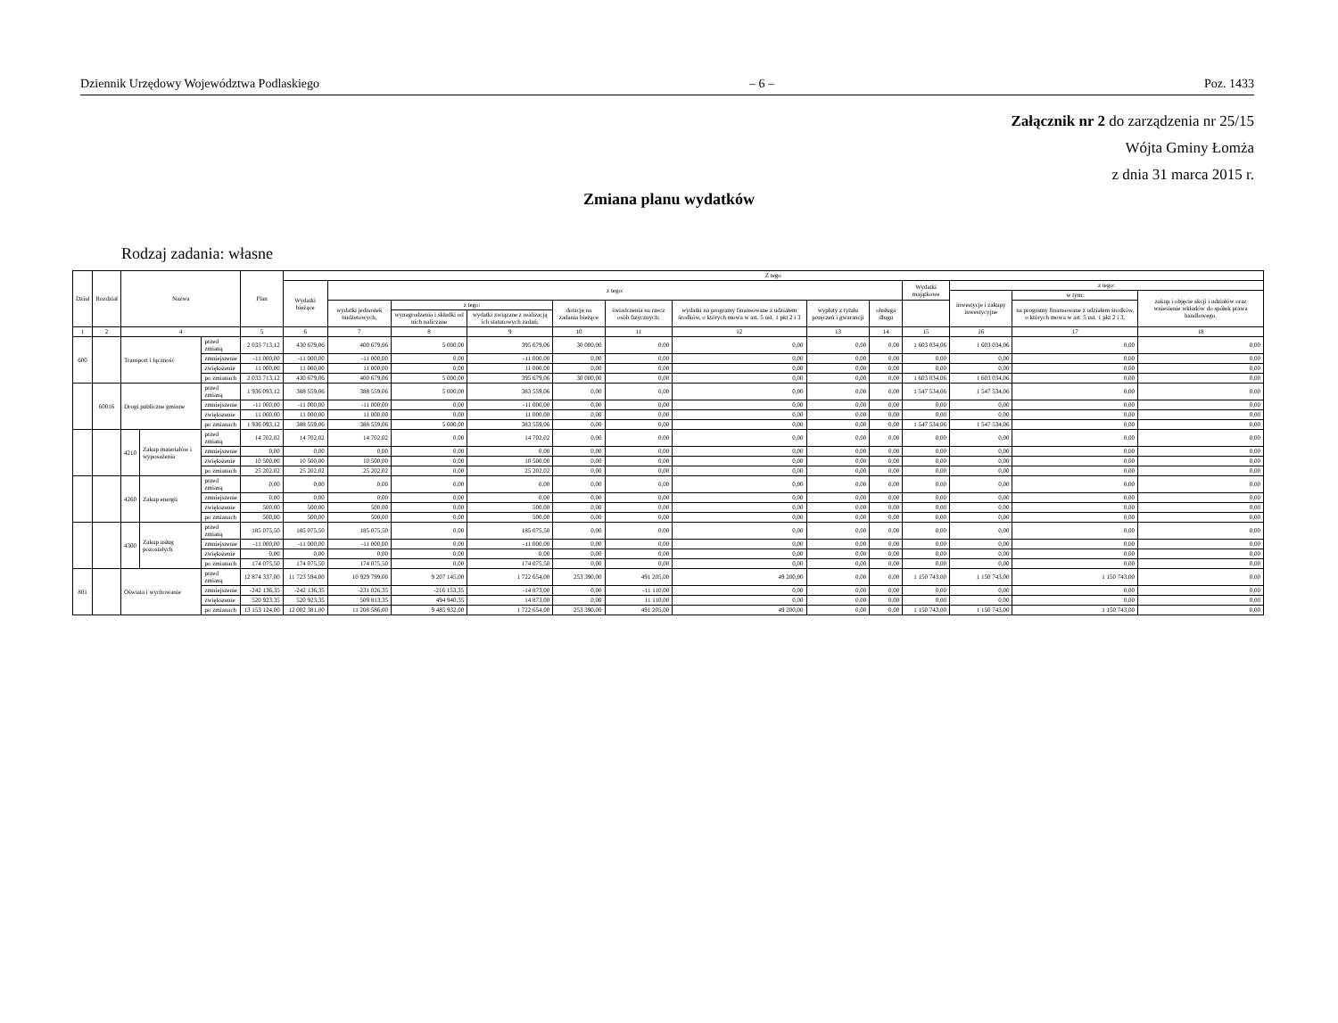Dziennik Urzędowy Województwa Podlaskiego – 6 – Poz. 1433
Załącznik nr 2 do zarządzenia nr 25/15
Wójta Gminy Łomża
z dnia 31 marca 2015 r.
Zmiana planu wydatków
Rodzaj zadania: własne
| Dział | Rozdział | Nazwa | | | Plan | Z tego | | | | | | | | | | | | |
| --- | --- | --- | --- | --- | --- | --- | --- | --- | --- | --- | --- | --- | --- | --- | --- | --- | --- | --- |
| | | | | | | Wydatki bieżące | z tego: | | | | | | | | Wydatki majątkowe | z tego: | | |
| | | | | | | | | | | | | | | | | inwestycje i zakupy inwestycyjne | w tym: | zakup i objęcie akcji i udziałów oraz wniesienie wkładów do spółek prawa handlowego. |
| | | | | | | | wydatki jednostek budżetowych, | z tego: | | dotacje na zadania bieżące | świadczenia na rzecz osób fizycznych; | wydatki na programy finansowane z udziałem środków, o których mowa w art. 5 ust. 1 pkt 2 i 3 | wypłaty z tytułu poręczeń i gwarancji | obsługa długu | | | na programy finansowane z udziałem środków, o których mowa w art. 5 ust. 1 pkt 2 i 3, | |
| | | | | | | | | wynagrodzenia i składki od nich naliczane | wydatki związane z realizacją ich statutowych zadań; | | | | | | | | | |
| 1 | 2 | 4 | | | 5 | 6 | 7 | 8 | 9 | 10 | 11 | 12 | 13 | 14 | 15 | 16 | 17 | 18 |
| 600 | | Transport i łączność | | przed zmianą | 2 033 713,12 | 430 679,06 | 400 679,06 | 5 000,00 | 395 679,06 | 30 000,00 | 0,00 | 0,00 | 0,00 | 0,00 | 1 603 034,06 | 1 603 034,06 | 0,00 | 0,00 |
| | | | | zmniejszenie | -11 000,00 | -11 000,00 | -11 000,00 | 0,00 | -11 000,00 | 0,00 | 0,00 | 0,00 | 0,00 | 0,00 | 0,00 | 0,00 | 0,00 | 0,00 |
| | | | | zwiększenie | 11 000,00 | 11 000,00 | 11 000,00 | 0,00 | 11 000,00 | 0,00 | 0,00 | 0,00 | 0,00 | 0,00 | 0,00 | 0,00 | 0,00 | 0,00 |
| | | | | po zmianach | 2 033 713,12 | 430 679,06 | 400 679,06 | 5 000,00 | 395 679,06 | 30 000,00 | 0,00 | 0,00 | 0,00 | 0,00 | 1 603 034,06 | 1 603 034,06 | 0,00 | 0,00 |
| | 60016 | Drogi publiczne gminne | | przed zmianą | 1 936 093,12 | 388 559,06 | 388 559,06 | 5 000,00 | 383 559,06 | 0,00 | 0,00 | 0,00 | 0,00 | 0,00 | 1 547 534,06 | 1 547 534,06 | 0,00 | 0,00 |
| | | | | zmniejszenie | -11 000,00 | -11 000,00 | -11 000,00 | 0,00 | -11 000,00 | 0,00 | 0,00 | 0,00 | 0,00 | 0,00 | 0,00 | 0,00 | 0,00 | 0,00 |
| | | | | zwiększenie | 11 000,00 | 11 000,00 | 11 000,00 | 0,00 | 11 000,00 | 0,00 | 0,00 | 0,00 | 0,00 | 0,00 | 0,00 | 0,00 | 0,00 | 0,00 |
| | | | | po zmianach | 1 936 093,12 | 388 559,06 | 388 559,06 | 5 000,00 | 383 559,06 | 0,00 | 0,00 | 0,00 | 0,00 | 0,00 | 1 547 534,06 | 1 547 534,06 | 0,00 | 0,00 |
| | | 4210 | Zakup materiałów i wyposażenia | przed zmianą | 14 702,02 | 14 702,02 | 14 702,02 | 0,00 | 14 702,02 | 0,00 | 0,00 | 0,00 | 0,00 | 0,00 | 0,00 | 0,00 | 0,00 | 0,00 |
| | | | | zmniejszenie | 0,00 | 0,00 | 0,00 | 0,00 | 0,00 | 0,00 | 0,00 | 0,00 | 0,00 | 0,00 | 0,00 | 0,00 | 0,00 | 0,00 |
| | | | | zwiększenie | 10 500,00 | 10 500,00 | 10 500,00 | 0,00 | 10 500,00 | 0,00 | 0,00 | 0,00 | 0,00 | 0,00 | 0,00 | 0,00 | 0,00 | 0,00 |
| | | | | po zmianach | 25 202,02 | 25 202,02 | 25 202,02 | 0,00 | 25 202,02 | 0,00 | 0,00 | 0,00 | 0,00 | 0,00 | 0,00 | 0,00 | 0,00 | 0,00 |
| | | 4260 | Zakup energii | przed zmianą | 0,00 | 0,00 | 0,00 | 0,00 | 0,00 | 0,00 | 0,00 | 0,00 | 0,00 | 0,00 | 0,00 | 0,00 | 0,00 | 0,00 |
| | | | | zmniejszenie | 0,00 | 0,00 | 0,00 | 0,00 | 0,00 | 0,00 | 0,00 | 0,00 | 0,00 | 0,00 | 0,00 | 0,00 | 0,00 | 0,00 |
| | | | | zwiększenie | 500,00 | 500,00 | 500,00 | 0,00 | 500,00 | 0,00 | 0,00 | 0,00 | 0,00 | 0,00 | 0,00 | 0,00 | 0,00 | 0,00 |
| | | | | po zmianach | 500,00 | 500,00 | 500,00 | 0,00 | 500,00 | 0,00 | 0,00 | 0,00 | 0,00 | 0,00 | 0,00 | 0,00 | 0,00 | 0,00 |
| | | 4300 | Zakup usług pozostałych | przed zmianą | 185 075,50 | 185 075,50 | 185 075,50 | 0,00 | 185 075,50 | 0,00 | 0,00 | 0,00 | 0,00 | 0,00 | 0,00 | 0,00 | 0,00 | 0,00 |
| | | | | zmniejszenie | -11 000,00 | -11 000,00 | -11 000,00 | 0,00 | -11 000,00 | 0,00 | 0,00 | 0,00 | 0,00 | 0,00 | 0,00 | 0,00 | 0,00 | 0,00 |
| | | | | zwiększenie | 0,00 | 0,00 | 0,00 | 0,00 | 0,00 | 0,00 | 0,00 | 0,00 | 0,00 | 0,00 | 0,00 | 0,00 | 0,00 | 0,00 |
| | | | | po zmianach | 174 075,50 | 174 075,50 | 174 075,50 | 0,00 | 174 075,50 | 0,00 | 0,00 | 0,00 | 0,00 | 0,00 | 0,00 | 0,00 | 0,00 | 0,00 |
| 801 | | Oświata i wychowanie | | przed zmianą | 12 874 337,00 | 11 723 594,00 | 10 929 799,00 | 9 207 145,00 | 1 722 654,00 | 253 390,00 | 491 205,00 | 49 200,00 | 0,00 | 0,00 | 1 150 743,00 | 1 150 743,00 | 1 150 743,00 | 0,00 |
| | | | | zmniejszenie | -242 136,35 | -242 136,35 | -231 026,35 | -216 153,35 | -14 873,00 | 0,00 | -11 110,00 | 0,00 | 0,00 | 0,00 | 0,00 | 0,00 | 0,00 | 0,00 |
| | | | | zwiększenie | 520 923,35 | 520 923,35 | 509 813,35 | 494 940,35 | 14 873,00 | 0,00 | 11 110,00 | 0,00 | 0,00 | 0,00 | 0,00 | 0,00 | 0,00 | 0,00 |
| | | | | po zmianach | 13 153 124,00 | 12 002 381,00 | 11 208 586,00 | 9 485 932,00 | 1 722 654,00 | 253 390,00 | 491 205,00 | 49 200,00 | 0,00 | 0,00 | 1 150 743,00 | 1 150 743,00 | 1 150 743,00 | 0,00 |